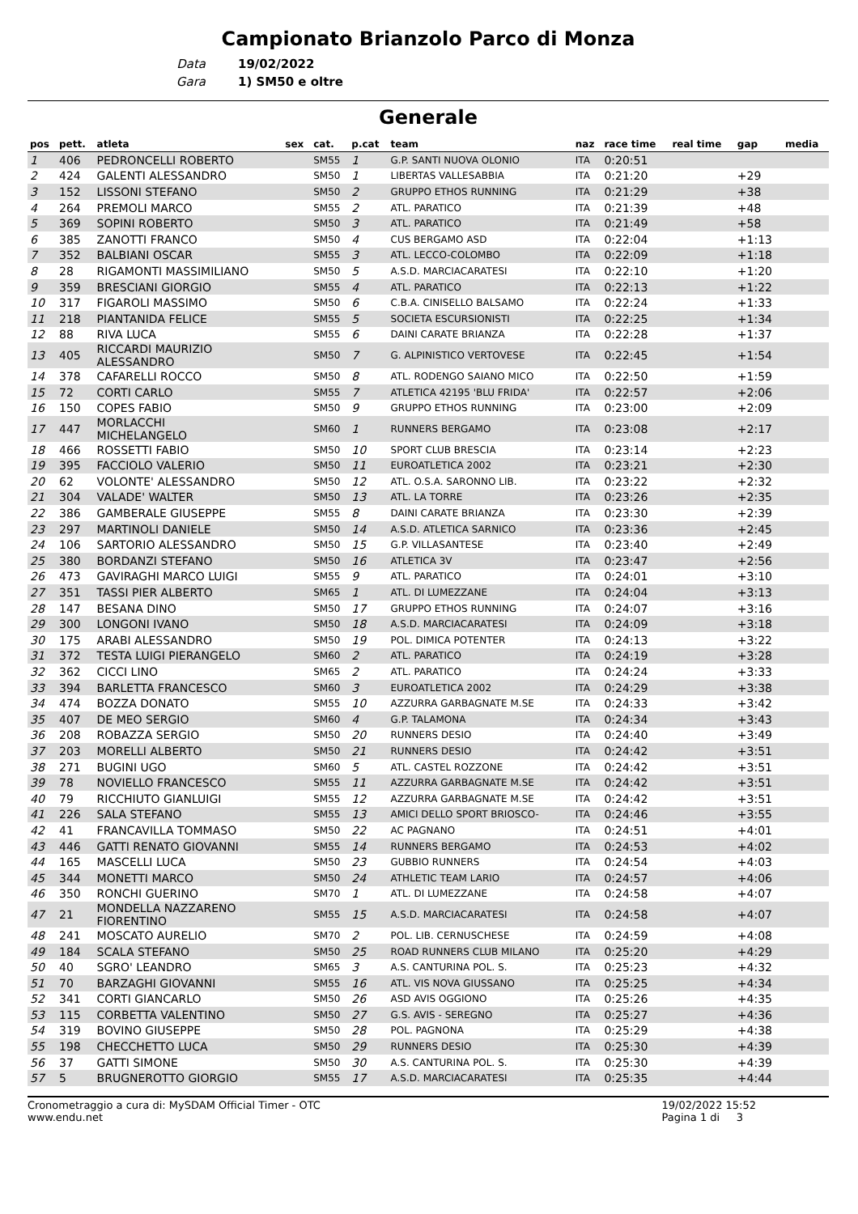Campionato Brianzolo Parco di Monza
Data
19/02/2022
Gara
1) SM50 e oltre
Generale
| pos | pett. | atleta | sex | cat. | p.cat | team | naz | race time | real time | gap | media |
| --- | --- | --- | --- | --- | --- | --- | --- | --- | --- | --- | --- |
| 1 | 406 | PEDRONCELLI ROBERTO | | SM55 | 1 | G.P. SANTI NUOVA OLONIO | ITA | 0:20:51 | | | |
| 2 | 424 | GALENTI ALESSANDRO | | SM50 | 1 | LIBERTAS VALLESABBIA | ITA | 0:21:20 | | +29 | |
| 3 | 152 | LISSONI STEFANO | | SM50 | 2 | GRUPPO ETHOS RUNNING | ITA | 0:21:29 | | +38 | |
| 4 | 264 | PREMOLI MARCO | | SM55 | 2 | ATL. PARATICO | ITA | 0:21:39 | | +48 | |
| 5 | 369 | SOPINI ROBERTO | | SM50 | 3 | ATL. PARATICO | ITA | 0:21:49 | | +58 | |
| 6 | 385 | ZANOTTI FRANCO | | SM50 | 4 | CUS BERGAMO ASD | ITA | 0:22:04 | | +1:13 | |
| 7 | 352 | BALBIANI OSCAR | | SM55 | 3 | ATL. LECCO-COLOMBO | ITA | 0:22:09 | | +1:18 | |
| 8 | 28 | RIGAMONTI MASSIMILIANO | | SM50 | 5 | A.S.D. MARCIACARATESI | ITA | 0:22:10 | | +1:20 | |
| 9 | 359 | BRESCIANI GIORGIO | | SM55 | 4 | ATL. PARATICO | ITA | 0:22:13 | | +1:22 | |
| 10 | 317 | FIGAROLI MASSIMO | | SM50 | 6 | C.B.A. CINISELLO BALSAMO | ITA | 0:22:24 | | +1:33 | |
| 11 | 218 | PIANTANIDA FELICE | | SM55 | 5 | SOCIETA ESCURSIONISTI | ITA | 0:22:25 | | +1:34 | |
| 12 | 88 | RIVA LUCA | | SM55 | 6 | DAINI CARATE BRIANZA | ITA | 0:22:28 | | +1:37 | |
| 13 | 405 | RICCARDI MAURIZIO ALESSANDRO | | SM50 | 7 | G. ALPINISTICO VERTOVESE | ITA | 0:22:45 | | +1:54 | |
| 14 | 378 | CAFARELLI ROCCO | | SM50 | 8 | ATL. RODENGO SAIANO MICO | ITA | 0:22:50 | | +1:59 | |
| 15 | 72 | CORTI CARLO | | SM55 | 7 | ATLETICA 42195 'BLU FRIDA' | ITA | 0:22:57 | | +2:06 | |
| 16 | 150 | COPES FABIO | | SM50 | 9 | GRUPPO ETHOS RUNNING | ITA | 0:23:00 | | +2:09 | |
| 17 | 447 | MORLACCHI MICHELANGELO | | SM60 | 1 | RUNNERS BERGAMO | ITA | 0:23:08 | | +2:17 | |
| 18 | 466 | ROSSETTI FABIO | | SM50 | 10 | SPORT CLUB BRESCIA | ITA | 0:23:14 | | +2:23 | |
| 19 | 395 | FACCIOLO VALERIO | | SM50 | 11 | EUROATLETICA 2002 | ITA | 0:23:21 | | +2:30 | |
| 20 | 62 | VOLONTE' ALESSANDRO | | SM50 | 12 | ATL. O.S.A. SARONNO LIB. | ITA | 0:23:22 | | +2:32 | |
| 21 | 304 | VALADE' WALTER | | SM50 | 13 | ATL. LA TORRE | ITA | 0:23:26 | | +2:35 | |
| 22 | 386 | GAMBERALE GIUSEPPE | | SM55 | 8 | DAINI CARATE BRIANZA | ITA | 0:23:30 | | +2:39 | |
| 23 | 297 | MARTINOLI DANIELE | | SM50 | 14 | A.S.D. ATLETICA SARNICO | ITA | 0:23:36 | | +2:45 | |
| 24 | 106 | SARTORIO ALESSANDRO | | SM50 | 15 | G.P. VILLASANTESE | ITA | 0:23:40 | | +2:49 | |
| 25 | 380 | BORDANZI STEFANO | | SM50 | 16 | ATLETICA 3V | ITA | 0:23:47 | | +2:56 | |
| 26 | 473 | GAVIRAGHI MARCO LUIGI | | SM55 | 9 | ATL. PARATICO | ITA | 0:24:01 | | +3:10 | |
| 27 | 351 | TASSI PIER ALBERTO | | SM65 | 1 | ATL. DI LUMEZZANE | ITA | 0:24:04 | | +3:13 | |
| 28 | 147 | BESANA DINO | | SM50 | 17 | GRUPPO ETHOS RUNNING | ITA | 0:24:07 | | +3:16 | |
| 29 | 300 | LONGONI IVANO | | SM50 | 18 | A.S.D. MARCIACARATESI | ITA | 0:24:09 | | +3:18 | |
| 30 | 175 | ARABI ALESSANDRO | | SM50 | 19 | POL. DIMICA POTENTER | ITA | 0:24:13 | | +3:22 | |
| 31 | 372 | TESTA LUIGI PIERANGELO | | SM60 | 2 | ATL. PARATICO | ITA | 0:24:19 | | +3:28 | |
| 32 | 362 | CICCI LINO | | SM65 | 2 | ATL. PARATICO | ITA | 0:24:24 | | +3:33 | |
| 33 | 394 | BARLETTA FRANCESCO | | SM60 | 3 | EUROATLETICA 2002 | ITA | 0:24:29 | | +3:38 | |
| 34 | 474 | BOZZA DONATO | | SM55 | 10 | AZZURRA GARBAGNATE M.SE | ITA | 0:24:33 | | +3:42 | |
| 35 | 407 | DE MEO SERGIO | | SM60 | 4 | G.P. TALAMONA | ITA | 0:24:34 | | +3:43 | |
| 36 | 208 | ROBAZZA SERGIO | | SM50 | 20 | RUNNERS DESIO | ITA | 0:24:40 | | +3:49 | |
| 37 | 203 | MORELLI ALBERTO | | SM50 | 21 | RUNNERS DESIO | ITA | 0:24:42 | | +3:51 | |
| 38 | 271 | BUGINI UGO | | SM60 | 5 | ATL. CASTEL ROZZONE | ITA | 0:24:42 | | +3:51 | |
| 39 | 78 | NOVIELLO FRANCESCO | | SM55 | 11 | AZZURRA GARBAGNATE M.SE | ITA | 0:24:42 | | +3:51 | |
| 40 | 79 | RICCHIUTO GIANLUIGI | | SM55 | 12 | AZZURRA GARBAGNATE M.SE | ITA | 0:24:42 | | +3:51 | |
| 41 | 226 | SALA STEFANO | | SM55 | 13 | AMICI DELLO SPORT BRIOSCO- | ITA | 0:24:46 | | +3:55 | |
| 42 | 41 | FRANCAVILLA TOMMASO | | SM50 | 22 | AC PAGNANO | ITA | 0:24:51 | | +4:01 | |
| 43 | 446 | GATTI RENATO GIOVANNI | | SM55 | 14 | RUNNERS BERGAMO | ITA | 0:24:53 | | +4:02 | |
| 44 | 165 | MASCELLI LUCA | | SM50 | 23 | GUBBIO RUNNERS | ITA | 0:24:54 | | +4:03 | |
| 45 | 344 | MONETTI MARCO | | SM50 | 24 | ATHLETIC TEAM LARIO | ITA | 0:24:57 | | +4:06 | |
| 46 | 350 | RONCHI GUERINO | | SM70 | 1 | ATL. DI LUMEZZANE | ITA | 0:24:58 | | +4:07 | |
| 47 | 21 | MONDELLA NAZZARENO FIORENTINO | | SM55 | 15 | A.S.D. MARCIACARATESI | ITA | 0:24:58 | | +4:07 | |
| 48 | 241 | MOSCATO AURELIO | | SM70 | 2 | POL. LIB. CERNUSCHESE | ITA | 0:24:59 | | +4:08 | |
| 49 | 184 | SCALA STEFANO | | SM50 | 25 | ROAD RUNNERS CLUB MILANO | ITA | 0:25:20 | | +4:29 | |
| 50 | 40 | SGRO' LEANDRO | | SM65 | 3 | A.S. CANTURINA POL. S. | ITA | 0:25:23 | | +4:32 | |
| 51 | 70 | BARZAGHI GIOVANNI | | SM55 | 16 | ATL. VIS NOVA GIUSSANO | ITA | 0:25:25 | | +4:34 | |
| 52 | 341 | CORTI GIANCARLO | | SM50 | 26 | ASD AVIS OGGIONO | ITA | 0:25:26 | | +4:35 | |
| 53 | 115 | CORBETTA VALENTINO | | SM50 | 27 | G.S. AVIS - SEREGNO | ITA | 0:25:27 | | +4:36 | |
| 54 | 319 | BOVINO GIUSEPPE | | SM50 | 28 | POL. PAGNONA | ITA | 0:25:29 | | +4:38 | |
| 55 | 198 | CHECCHETTO LUCA | | SM50 | 29 | RUNNERS DESIO | ITA | 0:25:30 | | +4:39 | |
| 56 | 37 | GATTI SIMONE | | SM50 | 30 | A.S. CANTURINA POL. S. | ITA | 0:25:30 | | +4:39 | |
| 57 | 5 | BRUGNEROTTO GIORGIO | | SM55 | 17 | A.S.D. MARCIACARATESI | ITA | 0:25:35 | | +4:44 | |
Cronometraggio a cura di: MySDAM Official Timer - OTC
www.endu.net
19/02/2022 15:52
Pagina 1 di 3